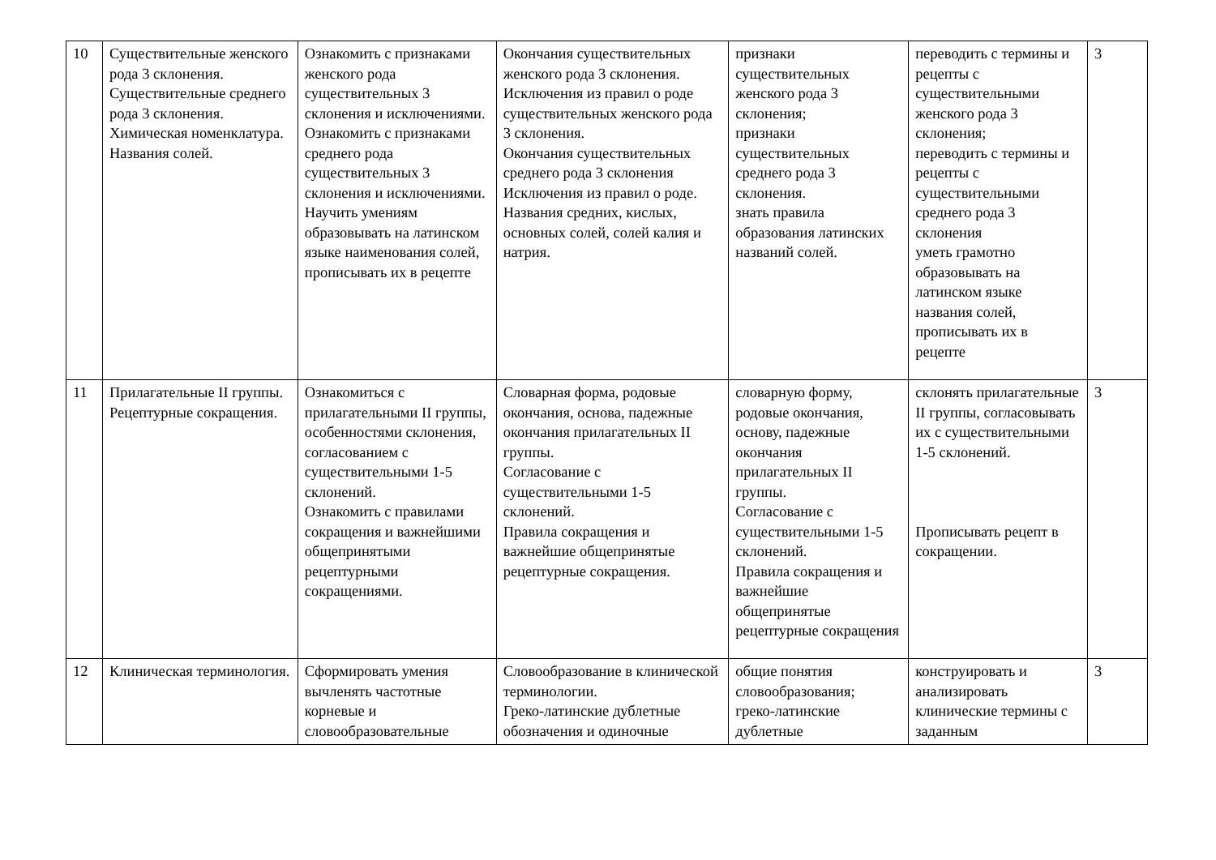| 10 | Существительные женского рода 3 склонения. Существительные среднего рода 3 склонения. Химическая номенклатура. Названия солей. | Ознакомить с признаками женского рода существительных 3 склонения и исключениями. Ознакомить с признаками среднего рода существительных 3 склонения и исключениями. Научить умениям образовывать на латинском языке наименования солей, прописывать их в рецепте | Окончания существительных женского рода 3 склонения. Исключения из правил о роде существительных женского рода 3 склонения. Окончания существительных среднего рода 3 склонения Исключения из правил о роде. Названия средних, кислых, основных солей, солей калия и натрия. | признаки существительных женского рода 3 склонения; признаки существительных среднего рода 3 склонения. знать правила образования латинских названий солей. | переводить с термины и рецепты с существительными женского рода 3 склонения; переводить с термины и рецепты с существительными среднего рода 3 склонения уметь грамотно образовывать на латинском языке названия солей, прописывать их в рецепте | 3 |
| 11 | Прилагательные II группы. Рецептурные сокращения. | Ознакомиться с прилагательными II группы, особенностями склонения, согласованием с существительными 1-5 склонений. Ознакомить с правилами сокращения и важнейшими общепринятыми рецептурными сокращениями. | Словарная форма, родовые окончания, основа, падежные окончания прилагательных II группы. Согласование с существительными 1-5 склонений. Правила сокращения и важнейшие общепринятые рецептурные сокращения. | словарную форму, родовые окончания, основу, падежные окончания прилагательных II группы. Согласование с существительными 1-5 склонений. Правила сокращения и важнейшие общепринятые рецептурные сокращения | склонять прилагательные II группы, согласовывать их с существительными 1-5 склонений. Прописывать рецепт в сокращении. | 3 |
| 12 | Клиническая терминология. | Сформировать умения вычленять частотные корневые и словообразовательные | Словообразование в клинической терминологии. Греко-латинские дублетные обозначения и одиночные | общие понятия словообразования; греко-латинские дублетные | конструировать и анализировать клинические термины с заданным | 3 |